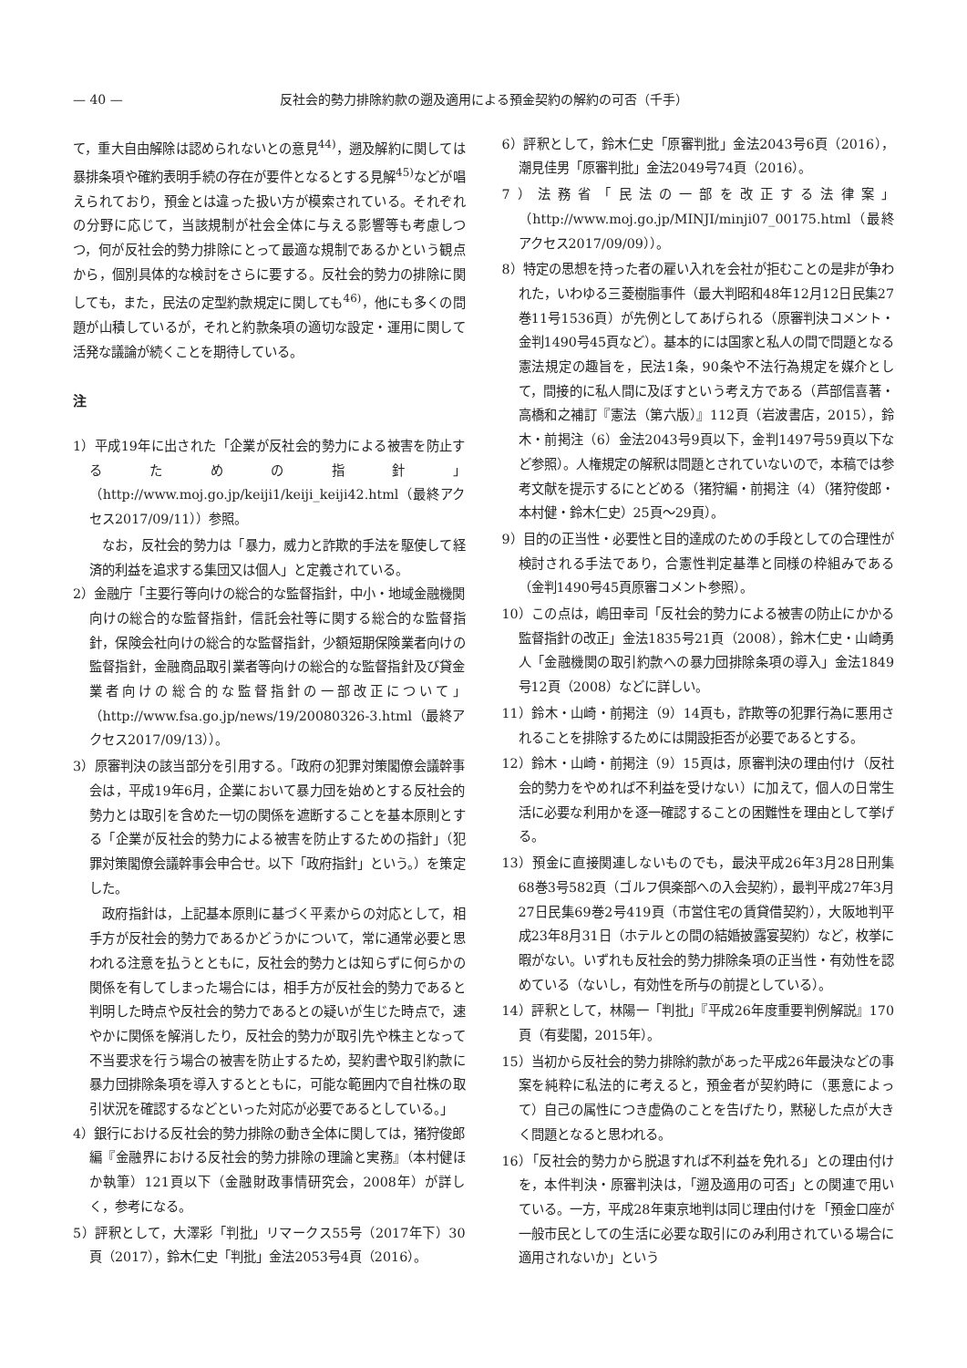— 40 — 反社会的勢力排除約款の遡及適用による預金契約の解約の可否（千手）
て，重大自由解除は認められないとの意見<sup>44)</sup>，遡及解約に関しては暴排条項や確約表明手続の存在が要件となるとする見解<sup>45)</sup>などが唱えられており，預金とは違った扱い方が模索されている。それぞれの分野に応じて，当該規制が社会全体に与える影響等も考慮しつつ，何が反社会的勢力排除にとって最適な規制であるかという観点から，個別具体的な検討をさらに要する。反社会的勢力の排除に関しても，また，民法の定型約款規定に関しても<sup>46)</sup>，他にも多くの問題が山積しているが，それと約款条項の適切な設定・運用に関して活発な議論が続くことを期待している。
注
1）平成19年に出された「企業が反社会的勢力による被害を防止するための指針」（http://www.moj.go.jp/keiji1/keiji_keiji42.html（最終アクセス2017/09/11））参照。
なお，反社会的勢力は「暴力，威力と詐欺的手法を駆使して経済的利益を追求する集団又は個人」と定義されている。
2）金融庁「主要行等向けの総合的な監督指針，中小・地域金融機関向けの総合的な監督指針，信託会社等に関する総合的な監督指針，保険会社向けの総合的な監督指針，少額短期保険業者向けの監督指針，金融商品取引業者等向けの総合的な監督指針及び貸金業者向けの総合的な監督指針の一部改正について」（http://www.fsa.go.jp/news/19/20080326-3.html（最終アクセス2017/09/13））。
3）原審判決の該当部分を引用する。「政府の犯罪対策閣僚会議幹事会は，平成19年6月，企業において暴力団を始めとする反社会的勢力とは取引を含めた一切の関係を遮断することを基本原則とする「企業が反社会的勢力による被害を防止するための指針」（犯罪対策閣僚会議幹事会申合せ。以下「政府指針」という。）を策定した。
政府指針は，上記基本原則に基づく平素からの対応として，相手方が反社会的勢力であるかどうかについて，常に通常必要と思われる注意を払うとともに，反社会的勢力とは知らずに何らかの関係を有してしまった場合には，相手方が反社会的勢力であると判明した時点や反社会的勢力であるとの疑いが生じた時点で，速やかに関係を解消したり，反社会的勢力が取引先や株主となって不当要求を行う場合の被害を防止するため，契約書や取引約款に暴力団排除条項を導入するとともに，可能な範囲内で自社株の取引状況を確認するなどといった対応が必要であるとしている。」
4）銀行における反社会的勢力排除の動き全体に関しては，猪狩俊郎編『金融界における反社会的勢力排除の理論と実務』（本村健ほか執筆）121頁以下（金融財政事情研究会，2008年）が詳しく，参考になる。
5）評釈として，大澤彩「判批」リマークス55号（2017年下）30頁（2017），鈴木仁史「判批」金法2053号4頁（2016）。
6）評釈として，鈴木仁史「原審判批」金法2043号6頁（2016），潮見佳男「原審判批」金法2049号74頁（2016）。
7）法務省「民法の一部を改正する法律案」（http://www.moj.go.jp/MINJI/minji07_00175.html（最終アクセス2017/09/09））。
8）特定の思想を持った者の雇い入れを会社が拒むことの是非が争われた，いわゆる三菱樹脂事件（最大判昭和48年12月12日民集27巻11号1536頁）が先例としてあげられる（原審判決コメント・金判1490号45頁など）。基本的には国家と私人の間で問題となる憲法規定の趣旨を，民法1条，90条や不法行為規定を媒介として，間接的に私人間に及ぼすという考え方である（芦部信喜著・高橋和之補訂『憲法（第六版）』112頁（岩波書店，2015），鈴木・前掲注（6）金法2043号9頁以下，金判1497号59頁以下など参照）。人権規定の解釈は問題とされていないので，本稿では参考文献を提示するにとどめる（猪狩編・前掲注（4）（猪狩俊郎・本村健・鈴木仁史）25頁〜29頁）。
9）目的の正当性・必要性と目的達成のための手段としての合理性が検討される手法であり，合憲性判定基準と同様の枠組みである（金判1490号45頁原審コメント参照）。
10）この点は，嶋田幸司「反社会的勢力による被害の防止にかかる監督指針の改正」金法1835号21頁（2008），鈴木仁史・山崎勇人「金融機関の取引約款への暴力団排除条項の導入」金法1849号12頁（2008）などに詳しい。
11）鈴木・山崎・前掲注（9）14頁も，詐欺等の犯罪行為に悪用されることを排除するためには開設拒否が必要であるとする。
12）鈴木・山崎・前掲注（9）15頁は，原審判決の理由付け（反社会的勢力をやめれば不利益を受けない）に加えて，個人の日常生活に必要な利用かを逐一確認することの困難性を理由として挙げる。
13）預金に直接関連しないものでも，最決平成26年3月28日刑集68巻3号582頁（ゴルフ倶楽部への入会契約），最判平成27年3月27日民集69巻2号419頁（市営住宅の賃貸借契約），大阪地判平成23年8月31日（ホテルとの間の結婚披露宴契約）など，枚挙に暇がない。いずれも反社会的勢力排除条項の正当性・有効性を認めている（ないし，有効性を所与の前提としている）。
14）評釈として，林陽一「判批」『平成26年度重要判例解説』170頁（有斐閣，2015年）。
15）当初から反社会的勢力排除約款があった平成26年最決などの事案を純粋に私法的に考えると，預金者が契約時に（悪意によって）自己の属性につき虚偽のことを告げたり，黙秘した点が大きく問題となると思われる。
16）「反社会的勢力から脱退すれば不利益を免れる」との理由付けを，本件判決・原審判決は，「遡及適用の可否」との関連で用いている。一方，平成28年東京地判は同じ理由付けを「預金口座が一般市民としての生活に必要な取引にのみ利用されている場合に適用されないか」という